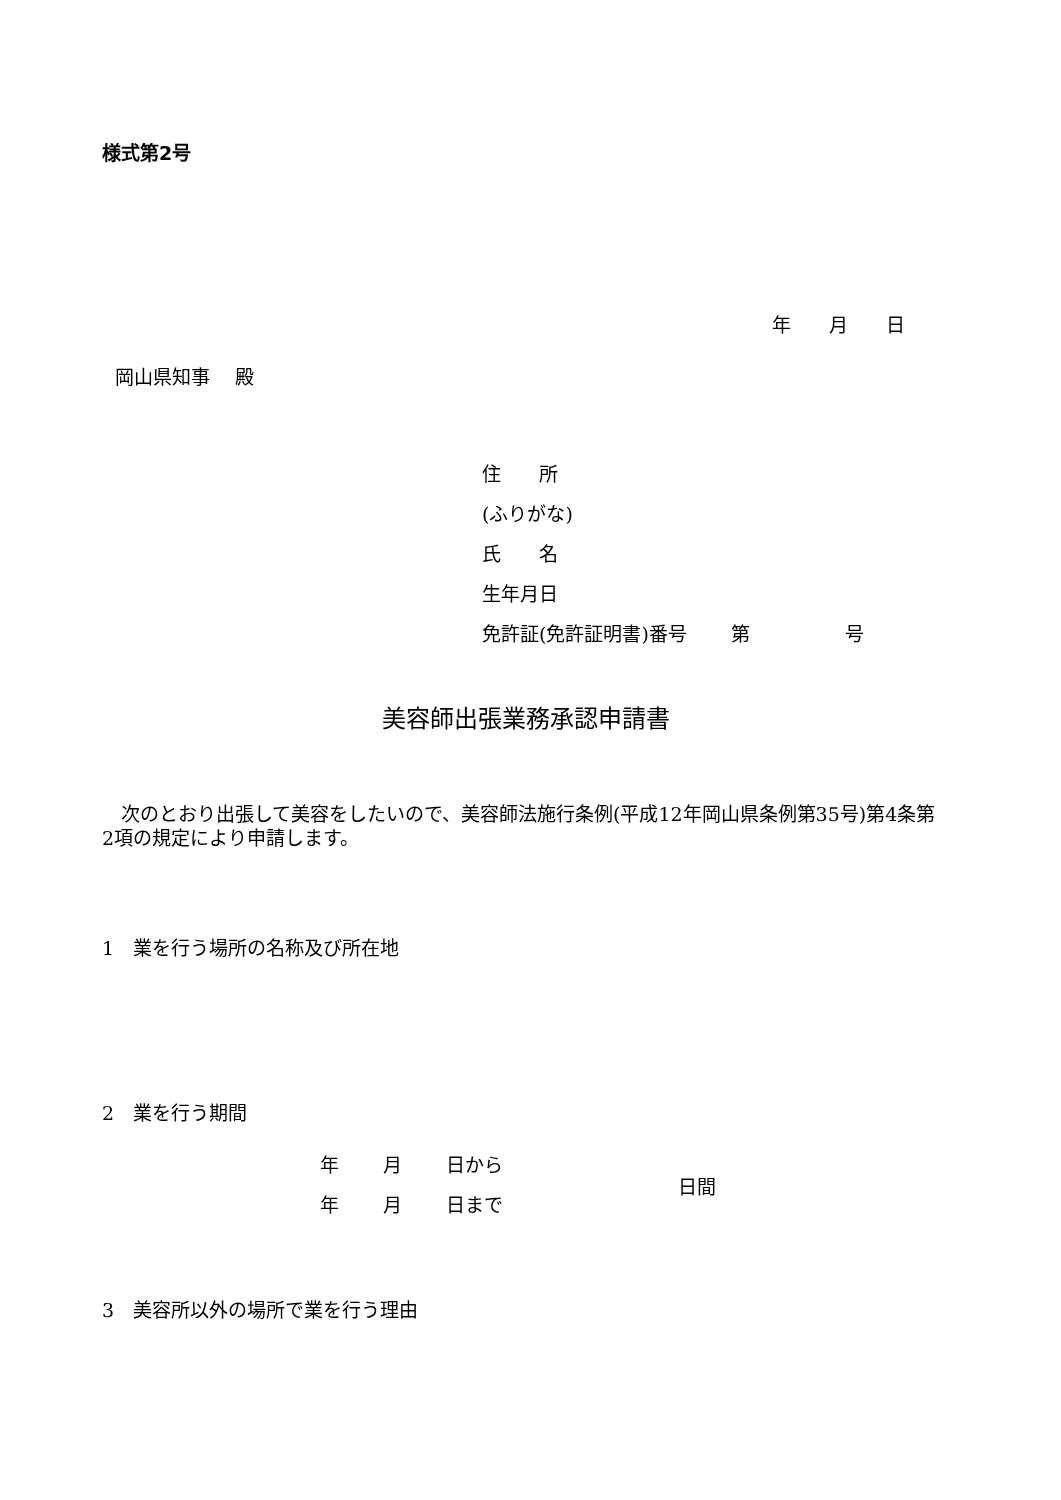様式第2号
年　　月　　日
岡山県知事　 殿
住　　所
(ふりがな)
氏　　名
生年月日
免許証(免許証明書)番号　　 第　　　　　号
美容師出張業務承認申請書
　次のとおり出張して美容をしたいので、美容師法施行条例(平成12年岡山県条例第35号)第4条第2項の規定により申請します。
1　業を行う場所の名称及び所在地
2　業を行う期間
年　　 月　　 日から
年　　 月　　 日まで
日間
3　美容所以外の場所で業を行う理由